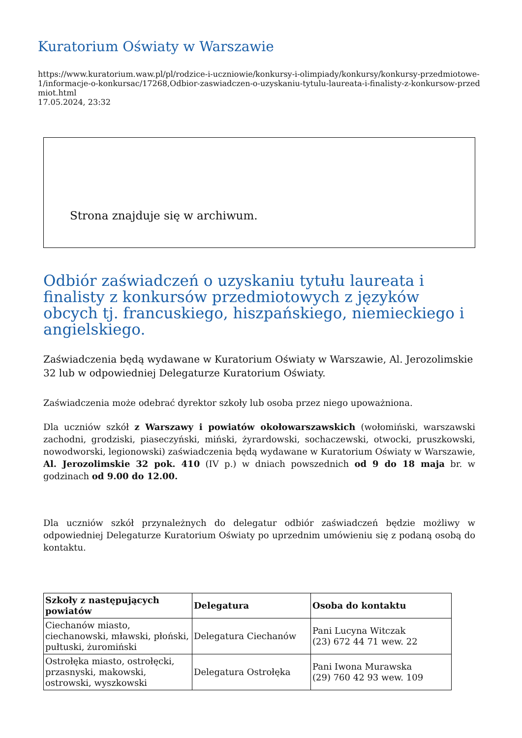Kuratorium Oświaty w Warszawie
https://www.kuratorium.waw.pl/pl/rodzice-i-uczniowie/konkursy-i-olimpiady/konkursy/konkursy-przedmiotowe-1/informacje-o-konkursac/17268,Odbior-zaswiadczen-o-uzyskaniu-tytulu-laureata-i-finalisty-z-konkursow-przedmiot.html
17.05.2024, 23:32
Strona znajduje się w archiwum.
Odbiór zaświadczeń o uzyskaniu tytułu laureata i finalisty z konkursów przedmiotowych z języków obcych tj. francuskiego, hiszpańskiego, niemieckiego i angielskiego.
Zaświadczenia będą wydawane w Kuratorium Oświaty w Warszawie, Al. Jerozolimskie 32 lub w odpowiedniej Delegaturze Kuratorium Oświaty.
Zaświadczenia może odebrać dyrektor szkoły lub osoba przez niego upoważniona.
Dla uczniów szkół z Warszawy i powiatów okołowarszawskich (wołomiński, warszawski zachodni, grodziski, piaseczyński, miński, żyrardowski, sochaczewski, otwocki, pruszkowski, nowodworski, legionowski) zaświadczenia będą wydawane w Kuratorium Oświaty w Warszawie, Al. Jerozolimskie 32 pok. 410 (IV p.) w dniach powszednich od 9 do 18 maja br. w godzinach od 9.00 do 12.00.
Dla uczniów szkół przynależnych do delegatur odbiór zaświadczeń będzie możliwy w odpowiedniej Delegaturze Kuratorium Oświaty po uprzednim umówieniu się z podaną osobą do kontaktu.
| Szkoły z następujących powiatów | Delegatura | Osoba do kontaktu |
| --- | --- | --- |
| Ciechanów miasto, ciechanowski, mławski, płoński, pułtuski, żuromiński | Delegatura Ciechanów | Pani Lucyna Witczak (23) 672 44 71 wew. 22 |
| Ostrołęka miasto, ostrołęcki, przasnyski, makowski, ostrowski, wyszkowski | Delegatura Ostrołęka | Pani Iwona Murawska (29) 760 42 93 wew. 109 |